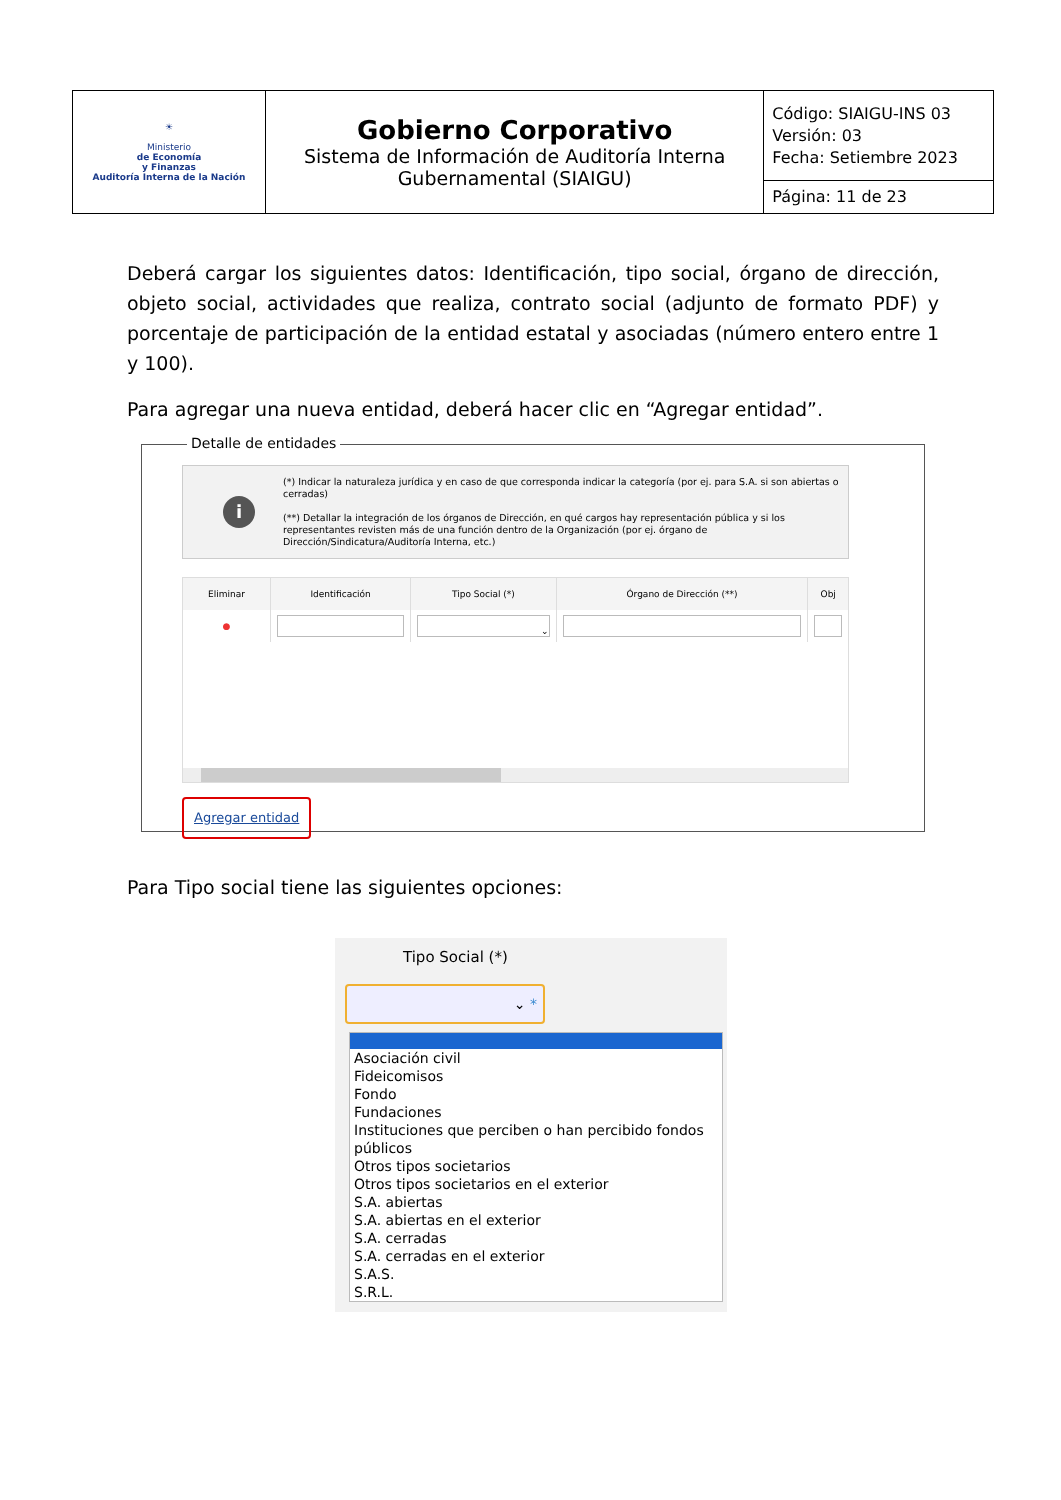| ☀ Ministerio de Economía y Finanzas Auditoría Interna de la Nación | Gobierno Corporativo Sistema de Información de Auditoría Interna Gubernamental (SIAIGU) | Código: SIAIGU-INS 03 Versión: 03 Fecha: Setiembre 2023 |
| | | Página: 11 de 23 |
Deberá cargar los siguientes datos: Identificación, tipo social, órgano de dirección, objeto social, actividades que realiza, contrato social (adjunto de formato PDF) y porcentaje de participación de la entidad estatal y asociadas (número entero entre 1 y 100).
Para agregar una nueva entidad, deberá hacer clic en “Agregar entidad”.
Detalle de entidades
i
(*) Indicar la naturaleza jurídica y en caso de que corresponda indicar la categoría (por ej. para S.A. si son abiertas o cerradas)
(**) Detallar la integración de los órganos de Dirección, en qué cargos hay representación pública y si los representantes revisten más de una función dentro de la Organización (por ej. órgano de Dirección/Sindicatura/Auditoría Interna, etc.)
| Eliminar | Identificación | Tipo Social (*) | Órgano de Dirección (**) | Obj |
| --- | --- | --- | --- | --- |
| ● | | ⌄ | | |
Agregar entidad
Para Tipo social tiene las siguientes opciones:
Tipo Social (*)
⌄ *
Asociación civil
Fideicomisos
Fondo
Fundaciones
Instituciones que perciben o han percibido fondos públicos
Otros tipos societarios
Otros tipos societarios en el exterior
S.A. abiertas
S.A. abiertas en el exterior
S.A. cerradas
S.A. cerradas en el exterior
S.A.S.
S.R.L.